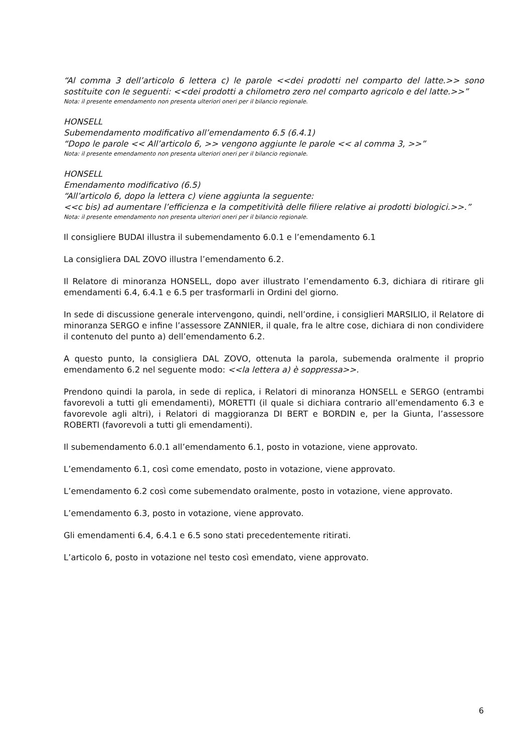“Al comma 3 dell’articolo 6 lettera c) le parole <<dei prodotti nel comparto del latte.>> sono sostituite con le seguenti: <<dei prodotti a chilometro zero nel comparto agricolo e del latte.>>”
Nota: il presente emendamento non presenta ulteriori oneri per il bilancio regionale.
HONSELL
Subemendamento modificativo all’emendamento 6.5 (6.4.1)
“Dopo le parole << All’articolo 6, >> vengono aggiunte le parole << al comma 3, >>”
Nota: il presente emendamento non presenta ulteriori oneri per il bilancio regionale.
HONSELL
Emendamento modificativo (6.5)
“All’articolo 6, dopo la lettera c) viene aggiunta la seguente:
<<c bis) ad aumentare l’efficienza e la competitività delle filiere relative ai prodotti biologici.>>.”
Nota: il presente emendamento non presenta ulteriori oneri per il bilancio regionale.
Il consigliere BUDAI illustra il subemendamento 6.0.1 e l’emendamento 6.1
La consigliera DAL ZOVO illustra l’emendamento 6.2.
Il Relatore di minoranza HONSELL, dopo aver illustrato l’emendamento 6.3, dichiara di ritirare gli emendamenti 6.4, 6.4.1 e 6.5 per trasformarli in Ordini del giorno.
In sede di discussione generale intervengono, quindi, nell’ordine, i consiglieri MARSILIO, il Relatore di minoranza SERGO e infine l’assessore ZANNIER, il quale, fra le altre cose, dichiara di non condividere il contenuto del punto a) dell’emendamento 6.2.
A questo punto, la consigliera DAL ZOVO, ottenuta la parola, subemenda oralmente il proprio emendamento 6.2 nel seguente modo: <<la lettera a) è soppressa>>.
Prendono quindi la parola, in sede di replica, i Relatori di minoranza HONSELL e SERGO (entrambi favorevoli a tutti gli emendamenti), MORETTI (il quale si dichiara contrario all’emendamento 6.3 e favorevole agli altri), i Relatori di maggioranza DI BERT e BORDIN e, per la Giunta, l’assessore ROBERTI (favorevoli a tutti gli emendamenti).
Il subemendamento 6.0.1 all’emendamento 6.1, posto in votazione, viene approvato.
L’emendamento 6.1, così come emendato, posto in votazione, viene approvato.
L’emendamento 6.2 così come subemendato oralmente, posto in votazione, viene approvato.
L’emendamento 6.3, posto in votazione, viene approvato.
Gli emendamenti 6.4, 6.4.1 e 6.5 sono stati precedentemente ritirati.
L’articolo 6, posto in votazione nel testo così emendato, viene approvato.
6